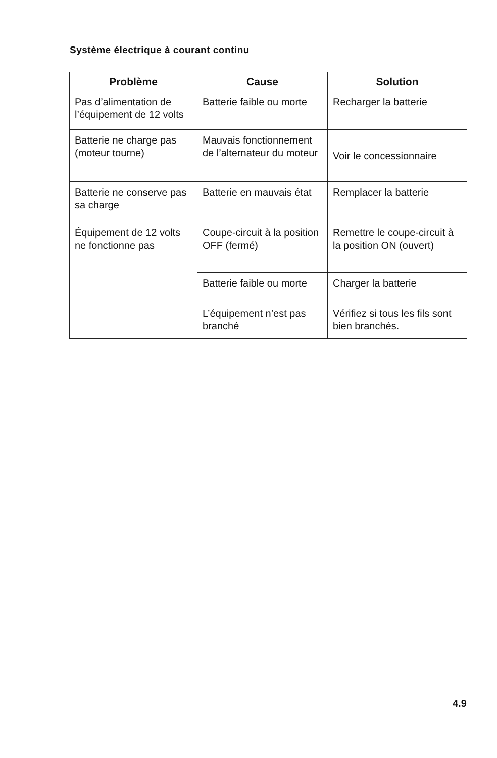Système électrique à courant continu
| Problème | Cause | Solution |
| --- | --- | --- |
| Pas d’alimentation de l’équipement de 12 volts | Batterie faible ou morte | Recharger la batterie |
| Batterie ne charge pas (moteur tourne) | Mauvais fonctionnement de l’alternateur du moteur | Voir le concessionnaire |
| Batterie ne conserve pas sa charge | Batterie en mauvais état | Remplacer la batterie |
| Équipement de 12 volts ne fonctionne pas | Coupe-circuit à la position OFF (fermé) | Remettre le coupe-circuit à la position ON (ouvert) |
| | Batterie faible ou morte | Charger la batterie |
| | L’équipement n’est pas branché | Vérifiez si tous les fils sont bien branchés. |
4.9